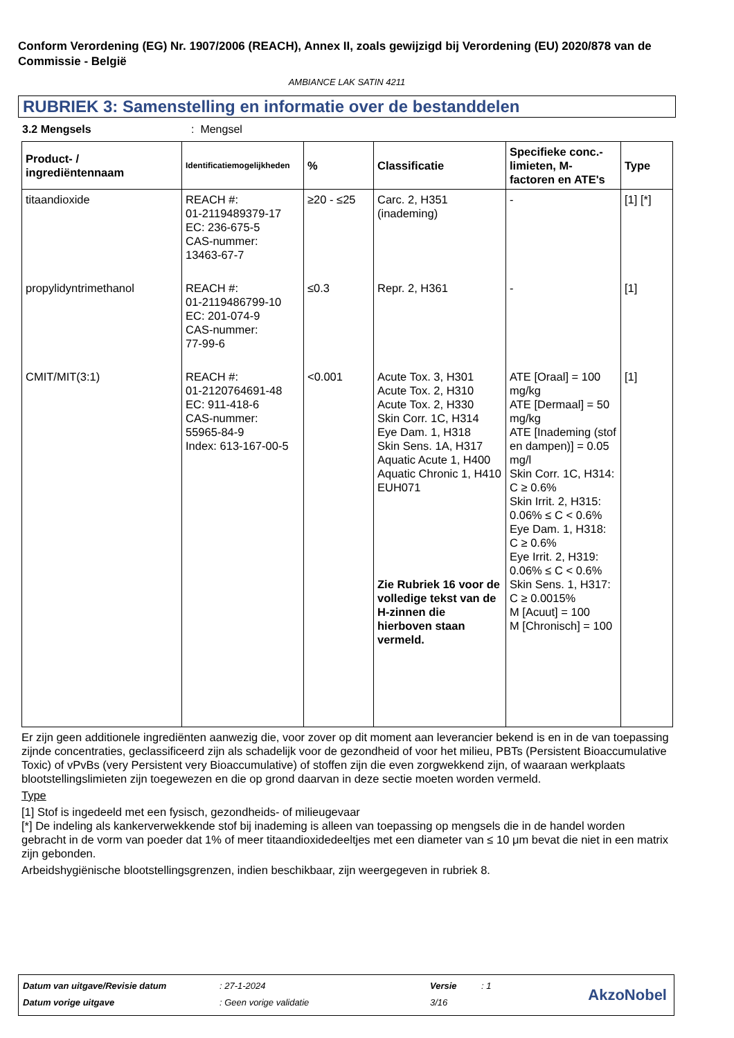Conform Verordening (EG) Nr. 1907/2006 (REACH), Annex II, zoals gewijzigd bij Verordening (EU) 2020/878 van de Commissie - België
AMBIANCE LAK SATIN 4211
RUBRIEK 3: Samenstelling en informatie over de bestanddelen
3.2 Mengsels : Mengsel
| Product- / ingrediëntennaam | Identificatiemogelijkheden | % | Classificatie | Specifieke conc.-limieten, M-factoren en ATE's | Type |
| --- | --- | --- | --- | --- | --- |
| titaandioxide | REACH #: 01-2119489379-17 EC: 236-675-5 CAS-nummer: 13463-67-7 | ≥20 - ≤25 | Carc. 2, H351 (inademing) | - | [1] [*] |
| propylidyntrimethanol | REACH #: 01-2119486799-10 EC: 201-074-9 CAS-nummer: 77-99-6 | ≤0.3 | Repr. 2, H361 | - | [1] |
| CMIT/MIT(3:1) | REACH #: 01-2120764691-48 EC: 911-418-6 CAS-nummer: 55965-84-9 Index: 613-167-00-5 | <0.001 | Acute Tox. 3, H301 Acute Tox. 2, H310 Acute Tox. 2, H330 Skin Corr. 1C, H314 Eye Dam. 1, H318 Skin Sens. 1A, H317 Aquatic Acute 1, H400 Aquatic Chronic 1, H410 EUH071 Zie Rubriek 16 voor de volledige tekst van de H-zinnen die hierboven staan vermeld. | ATE [Oraal] = 100 mg/kg ATE [Dermaal] = 50 mg/kg ATE [Inademing (stof en dampen)] = 0.05 mg/l Skin Corr. 1C, H314: C ≥ 0.6% Skin Irrit. 2, H315: 0.06% ≤ C < 0.6% Eye Dam. 1, H318: C ≥ 0.6% Eye Irrit. 2, H319: 0.06% ≤ C < 0.6% Skin Sens. 1, H317: C ≥ 0.0015% M [Acuut] = 100 M [Chronisch] = 100 | [1] |
Er zijn geen additionele ingrediënten aanwezig die, voor zover op dit moment aan leverancier bekend is en in de van toepassing zijnde concentraties, geclassificeerd zijn als schadelijk voor de gezondheid of voor het milieu, PBTs (Persistent Bioaccumulative Toxic) of vPvBs (very Persistent very Bioaccumulative) of stoffen zijn die even zorgwekkend zijn, of waaraan werkplaats blootstellingslimieten zijn toegewezen en die op grond daarvan in deze sectie moeten worden vermeld.
Type
[1] Stof is ingedeeld met een fysisch, gezondheids- of milieugevaar
[*] De indeling als kankerverwekkende stof bij inademing is alleen van toepassing op mengsels die in de handel worden gebracht in de vorm van poeder dat 1% of meer titaandioxidedeeltjes met een diameter van ≤ 10 μm bevat die niet in een matrix zijn gebonden.
Arbeidshygiënische blootstellingsgrenzen, indien beschikbaar, zijn weergegeven in rubriek 8.
| Datum van uitgave/Revisie datum | : 27-1-2024 | Versie | : 1 |
| Datum vorige uitgave | : Geen vorige validatie | 3/16 | |
AkzoNobel